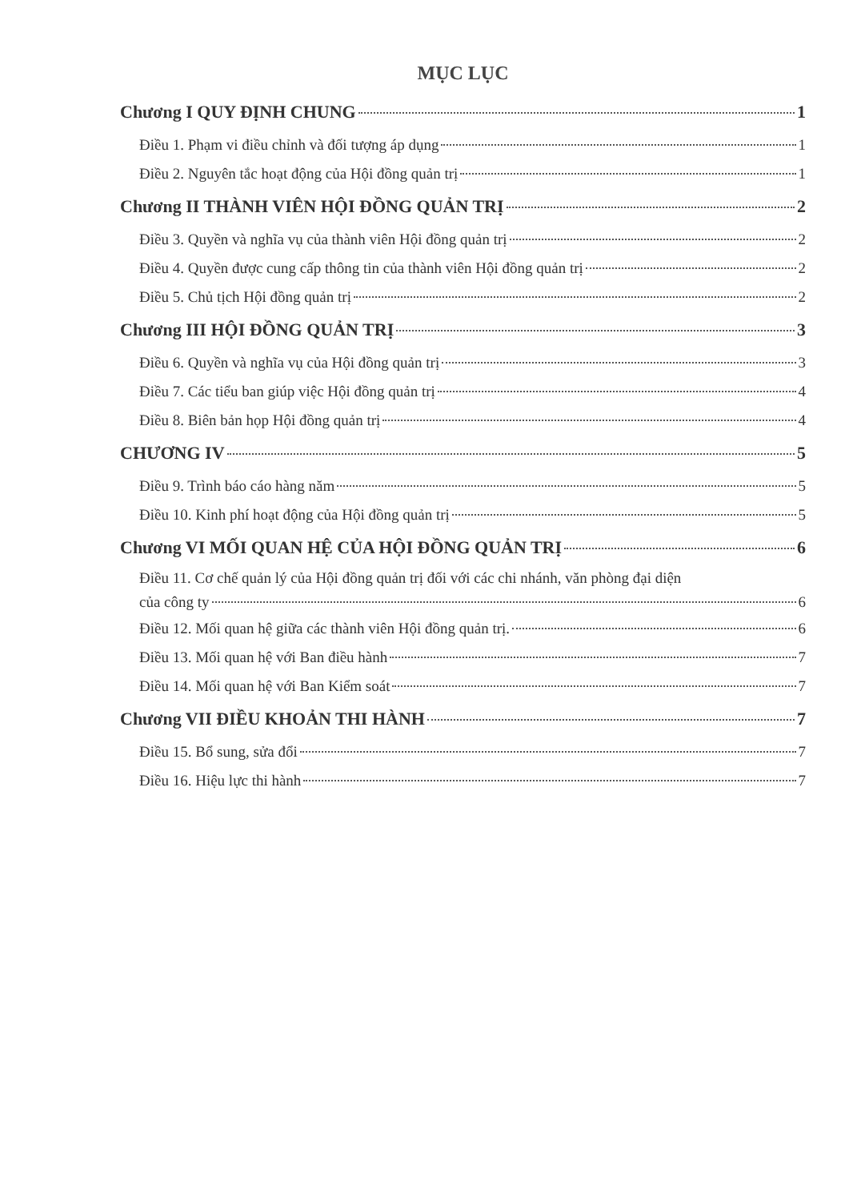MỤC LỤC
Chương I QUY ĐỊNH CHUNG 1
Điều 1. Phạm vi điều chỉnh và đối tượng áp dụng 1
Điều 2. Nguyên tắc hoạt động của Hội đồng quản trị 1
Chương II THÀNH VIÊN HỘI ĐỒNG QUẢN TRỊ 2
Điều 3. Quyền và nghĩa vụ của thành viên Hội đồng quản trị 2
Điều 4. Quyền được cung cấp thông tin của thành viên Hội đồng quản trị 2
Điều 5. Chủ tịch Hội đồng quản trị 2
Chương III HỘI ĐỒNG QUẢN TRỊ 3
Điều 6. Quyền và nghĩa vụ của Hội đồng quản trị 3
Điều 7. Các tiểu ban giúp việc Hội đồng quản trị 4
Điều 8. Biên bản họp Hội đồng quản trị 4
CHƯƠNG IV 5
Điều 9. Trình báo cáo hàng năm 5
Điều 10. Kinh phí hoạt động của Hội đồng quản trị 5
Chương VI MỐI QUAN HỆ CỦA HỘI ĐỒNG QUẢN TRỊ 6
Điều 11. Cơ chế quản lý của Hội đồng quản trị đối với các chi nhánh, văn phòng đại diện
của công ty 6
Điều 12. Mối quan hệ giữa các thành viên Hội đồng quản trị. 6
Điều 13. Mối quan hệ với Ban điều hành 7
Điều 14. Mối quan hệ với Ban Kiểm soát 7
Chương VII ĐIỀU KHOẢN THI HÀNH 7
Điều 15. Bổ sung, sửa đổi 7
Điều 16. Hiệu lực thi hành 7